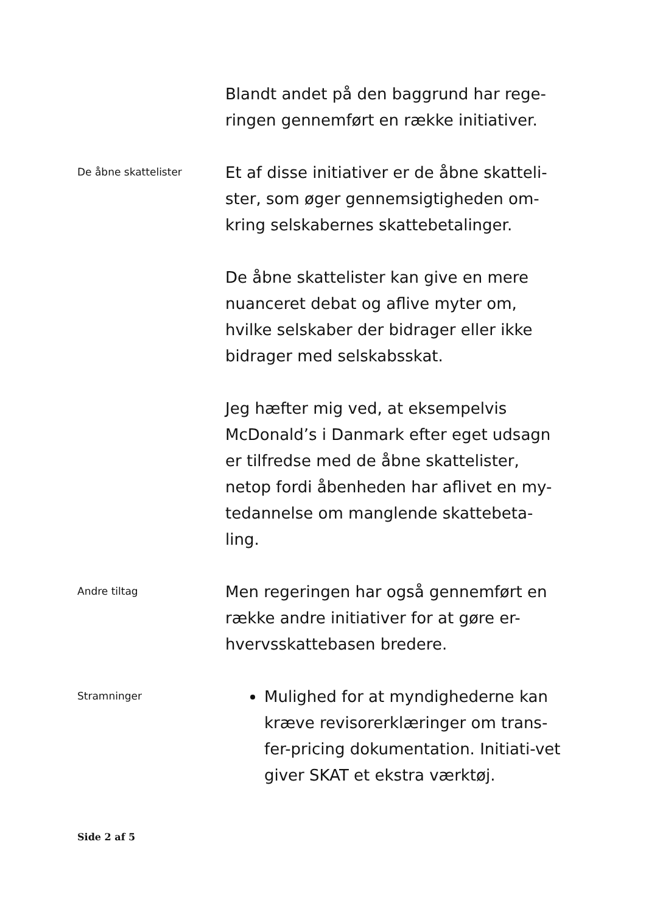Blandt andet på den baggrund har rege-
ringen gennemført en række initiativer.
De åbne skattelister
Et af disse initiativer er de åbne skatteli-
ster, som øger gennemsigtigheden om-
kring selskabernes skattebetalinger.
De åbne skattelister kan give en mere
nuanceret debat og aflive myter om,
hvilke selskaber der bidrager eller ikke
bidrager med selskabsskat.
Jeg hæfter mig ved, at eksempelvis
McDonald’s i Danmark efter eget udsagn
er tilfredse med de åbne skattelister,
netop fordi åbenheden har aflivet en my-
tedannelse om manglende skattebeta-
ling.
Andre tiltag
Men regeringen har også gennemført en
række andre initiativer for at gøre er-
hvervsskattebasen bredere.
Stramninger
Mulighed for at myndighederne kan kræve revisorerklæringer om trans-fer-pricing dokumentation. Initiati-vet giver SKAT et ekstra værktøj.
Side 2 af 5